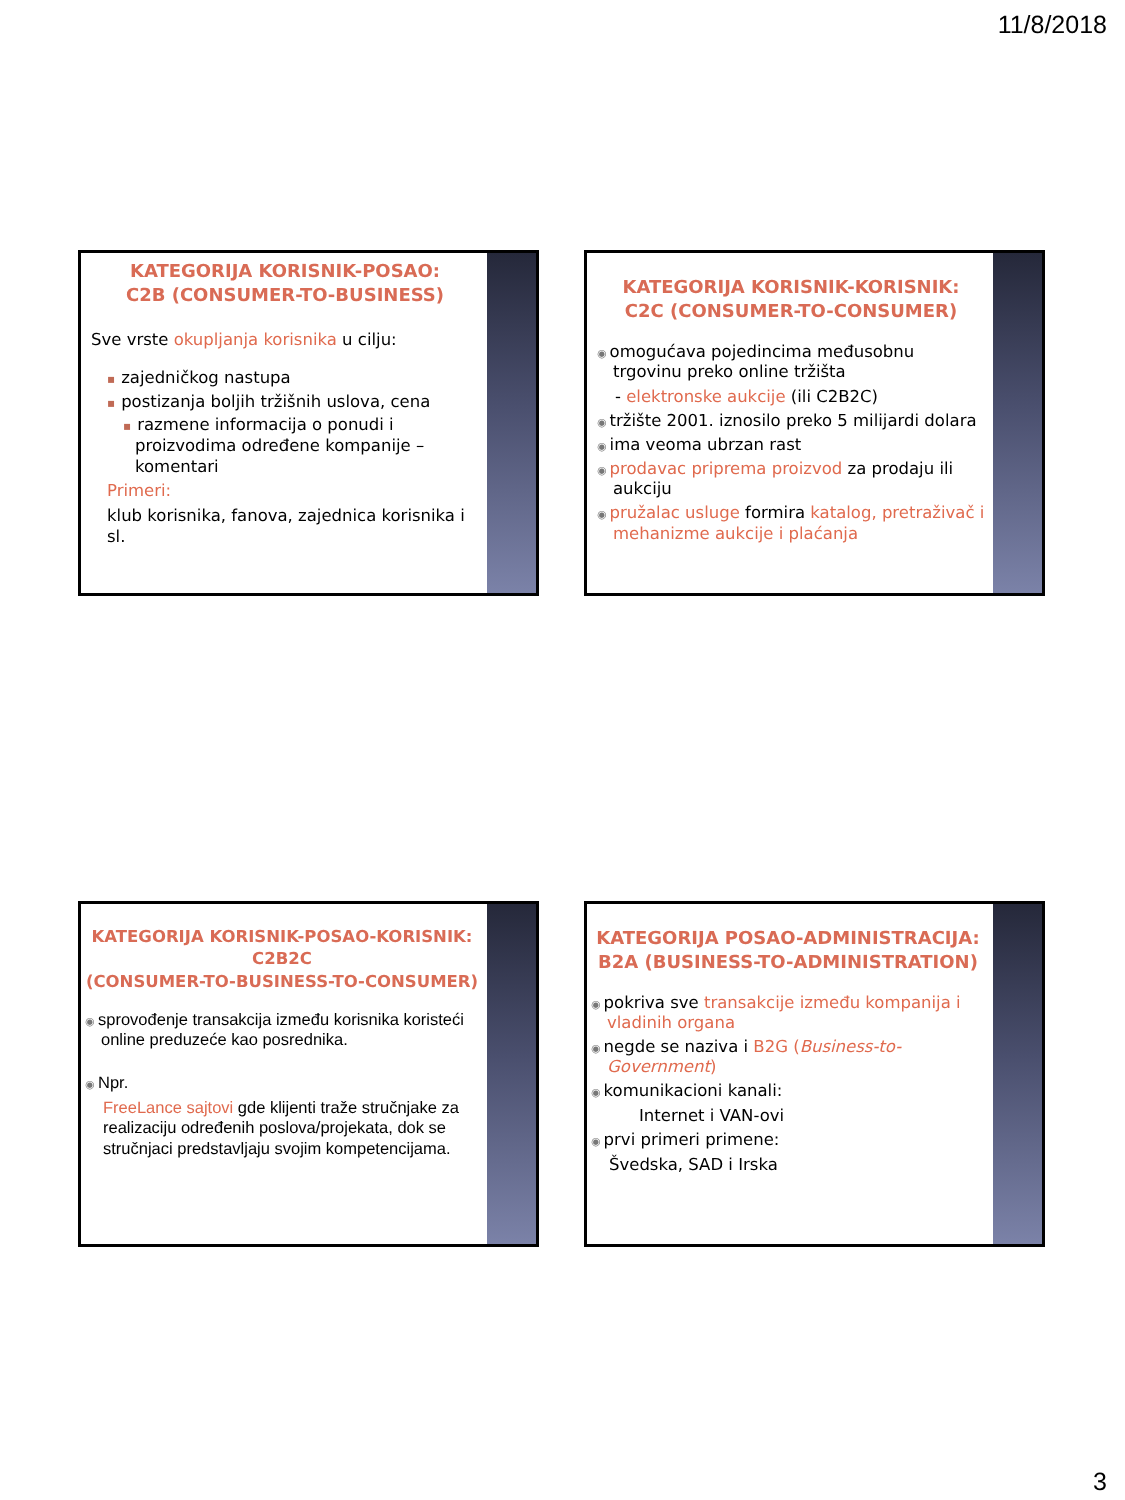11/8/2018
KATEGORIJA KORISNIK-POSAO:
C2B (CONSUMER-TO-BUSINESS)
Sve vrste okupljanja korisnika u cilju:
▪ zajedničkog nastupa
▪ postizanja boljih tržišnih uslova, cena
▪ razmene informacija o ponudi i proizvodima određene kompanije – komentari
Primeri:
klub korisnika, fanova, zajednica korisnika i sl.
KATEGORIJA KORISNIK-KORISNIK:
C2C (CONSUMER-TO-CONSUMER)
◉ omogućava pojedincima međusobnu trgovinu preko online tržišta
- elektronske aukcije (ili C2B2C)
◉ tržište 2001. iznosilo preko 5 milijardi dolara
◉ ima veoma ubrzan rast
◉ prodavac priprema proizvod za prodaju ili aukciju
◉ pružalac usluge formira katalog, pretraživač i mehanizme aukcije i plaćanja
KATEGORIJA KORISNIK-POSAO-KORISNIK:
C2B2C
(CONSUMER-TO-BUSINESS-TO-CONSUMER)
◉ sprovođenje transakcija između korisnika koristeći online preduzeće kao posrednika.
◉ Npr.
FreeLance sajtovi gde klijenti traže stručnjake za realizaciju određenih poslova/projekata, dok se stručnjaci predstavljaju svojim kompetencijama.
KATEGORIJA POSAO-ADMINISTRACIJA:
B2A (BUSINESS-TO-ADMINISTRATION)
◉ pokriva sve transakcije između kompanija i vladinih organa
◉ negde se naziva i B2G (Business-to-Government)
◉ komunikacioni kanali:
Internet i VAN-ovi
◉ prvi primeri primene:
Švedska, SAD i Irska
3